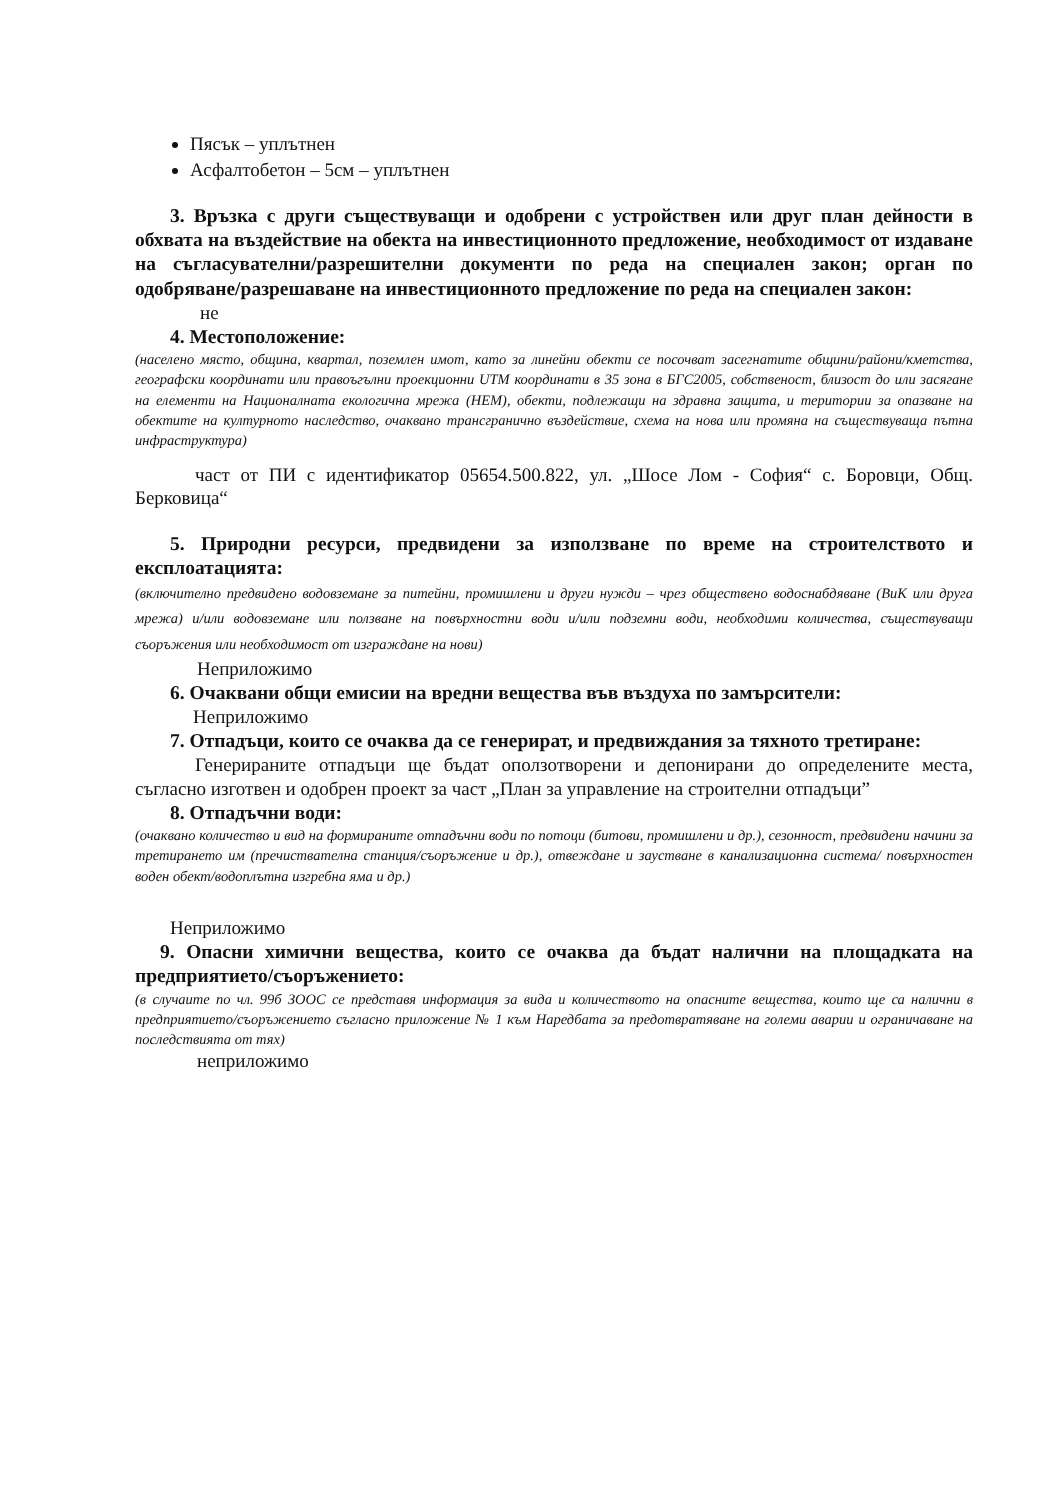Пясък – уплътнен
Асфалтобетон – 5см – уплътнен
3. Връзка с други съществуващи и одобрени с устройствен или друг план дейности в обхвата на въздействие на обекта на инвестиционното предложение, необходимост от издаване на съгласувателни/разрешителни документи по реда на специален закон; орган по одобряване/разрешаване на инвестиционното предложение по реда на специален закон:
не
4. Местоположение:
(населено място, община, квартал, поземлен имот, като за линейни обекти се посочват засегнатите общини/райони/кметства, географски координати или правоъгълни проекционни UTM координати в 35 зона в БГС2005, собственост, близост до или засягане на елементи на Националната екологична мрежа (НЕМ), обекти, подлежащи на здравна защита, и територии за опазване на обектите на културното наследство, очаквано трансгранично въздействие, схема на нова или промяна на съществуваща пътна инфраструктура)
част от ПИ с идентификатор 05654.500.822, ул. „Шосе Лом - София“ с. Боровци, Общ. Берковица“
5. Природни ресурси, предвидени за използване по време на строителството и експлоатацията:
(включително предвидено водовземане за питейни, промишлени и други нужди – чрез обществено водоснабдяване (ВиК или друга мрежа) и/или водовземане или ползване на повърхностни води и/или подземни води, необходими количества, съществуващи съоръжения или необходимост от изграждане на нови)
Неприложимо
6. Очаквани общи емисии на вредни вещества във въздуха по замърсители:
Неприложимо
7. Отпадъци, които се очаква да се генерират, и предвиждания за тяхното третиране:
Генерираните отпадъци ще бъдат оползотворени и депонирани до определените места, съгласно изготвен и одобрен проект за част „План за управление на строителни отпадъци”
8. Отпадъчни води:
(очаквано количество и вид на формираните отпадъчни води по потоци (битови, промишлени и др.), сезонност, предвидени начини за третирането им (пречиствателна станция/съоръжение и др.), отвеждане и заустване в канализационна система/ повърхностен воден обект/водоплътна изгребна яма и др.)
Неприложимо
9. Опасни химични вещества, които се очаква да бъдат налични на площадката на предприятието/съоръжението:
(в случаите по чл. 99б ЗООС се представя информация за вида и количеството на опасните вещества, които ще са налични в предприятието/съоръжението съгласно приложение № 1 към Наредбата за предотвратяване на големи аварии и ограничаване на последствията от тях)
неприложимо